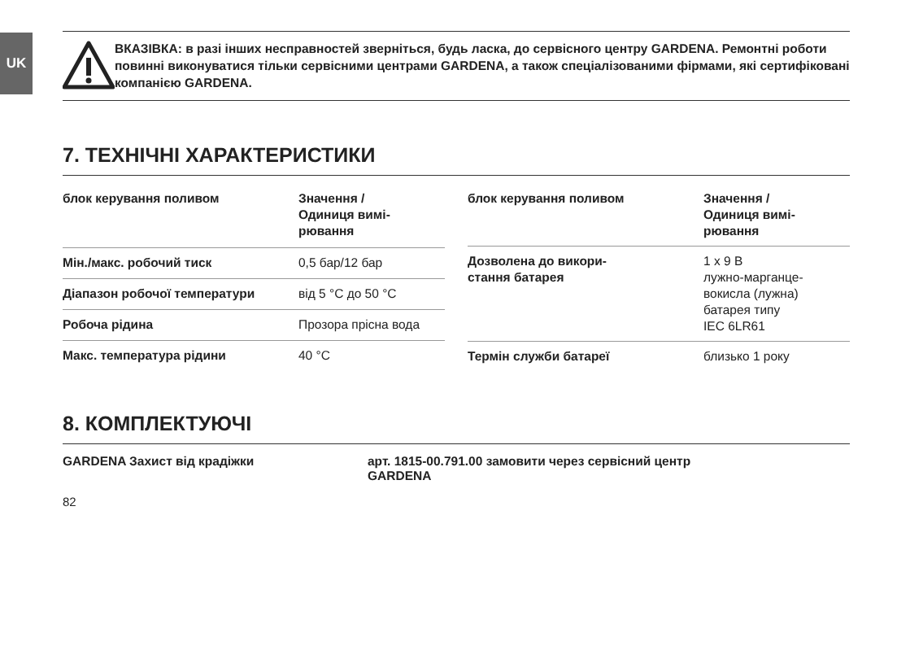UK
ВКАЗІВКА: в разі інших несправностей зверніться, будь ласка, до сервісного центру GARDENA. Ремонтні роботи повинні виконуватися тільки сервісними центрами GARDENA, а також спеціалізованими фірмами, які сертифіковані компанією GARDENA.
7. ТЕХНІЧНІ ХАРАКТЕРИСТИКИ
| блок керування поливом | Значення / Одиниця вимі- рювання |
| --- | --- |
| Мін./макс. робочий тиск | 0,5 бар/12 бар |
| Діапазон робочої температури | від 5 °C до 50 °C |
| Робоча рідина | Прозора прісна вода |
| Макс. температура рідини | 40 °C |
| блок керування поливом | Значення / Одиниця вимі- рювання |
| --- | --- |
| Дозволена до викори- стання батарея | 1 x 9 В лужно-марганце- вокисла (лужна) батарея типу IEC 6LR61 |
| Термін служби батареї | близько 1 року |
8. КОМПЛЕКТУЮЧІ
GARDENA Захист від крадіжки арт. 1815-00.791.00 замовити через сервісний центр
GARDENA
82